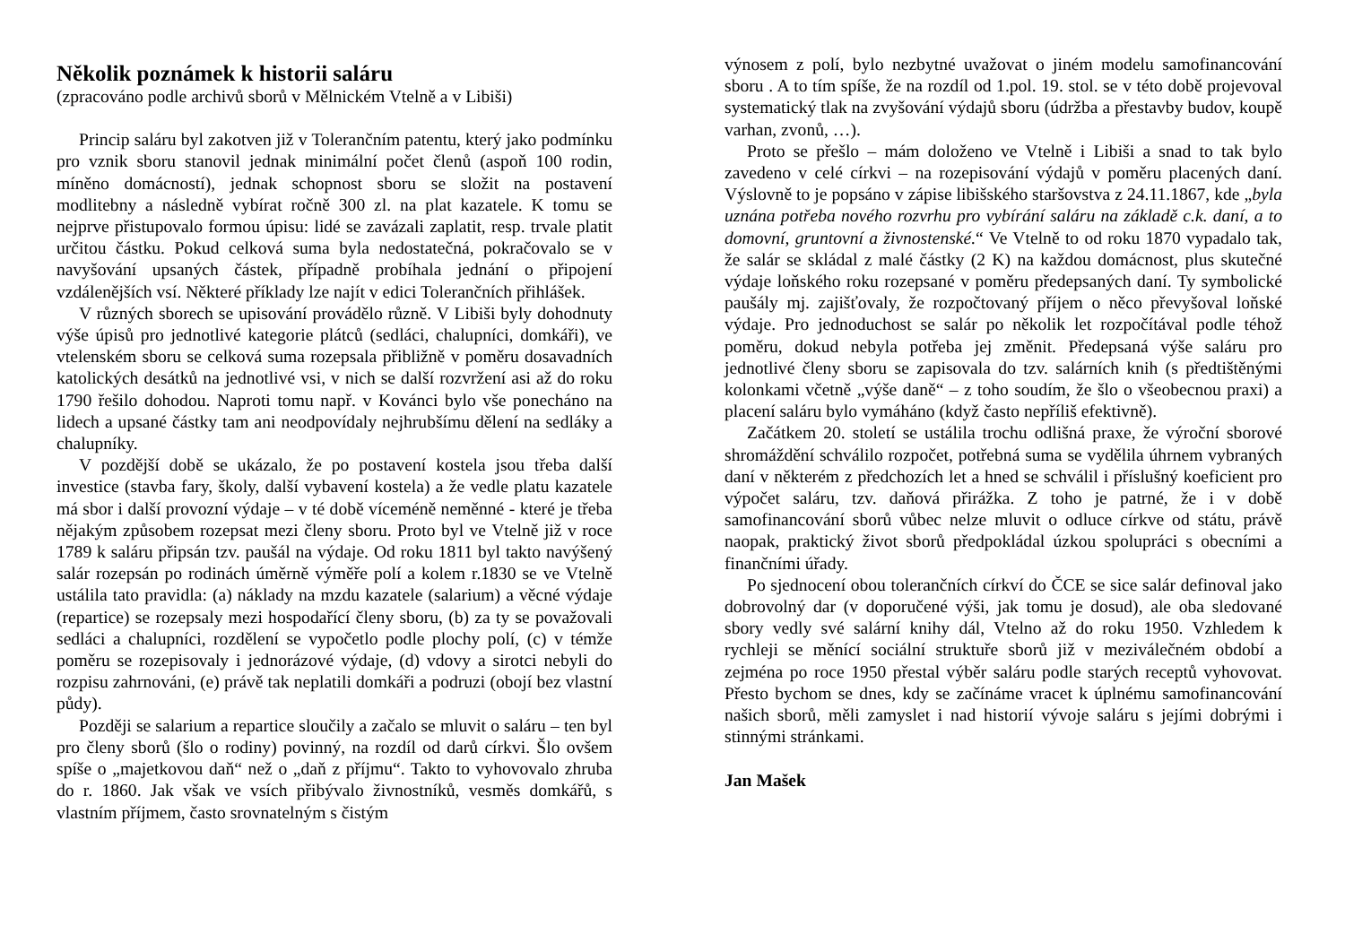Několik poznámek k historii saláru
(zpracováno podle archivů sborů v Mělnickém Vtelně a v Libiši)
Princip saláru byl zakotven již v Tolerančním patentu, který jako podmínku pro vznik sboru stanovil jednak minimální počet členů (aspoň 100 rodin, míněno domácností), jednak schopnost sboru se složit na postavení modlitebny a následně vybírat ročně 300 zl. na plat kazatele. K tomu se nejprve přistupovalo formou úpisu: lidé se zavázali zaplatit, resp. trvale platit určitou částku. Pokud celková suma byla nedostatečná, pokračovalo se v navyšování upsaných částek, případně probíhala jednání o připojení vzdálenějších vsí. Některé příklady lze najít v edici Tolerančních přihlášek.
V různých sborech se upisování provádělo různě. V Libiši byly dohodnuty výše úpisů pro jednotlivé kategorie plátců (sedláci, chalupníci, domkáři), ve vtelenském sboru se celková suma rozepsala přibližně v poměru dosavadních katolických desátků na jednotlivé vsi, v nich se další rozvržení asi až do roku 1790 řešilo dohodou. Naproti tomu např. v Kovánci bylo vše ponecháno na lidech a upsané částky tam ani neodpovídaly nejhrubšímu dělení na sedláky a chalupníky.
V pozdější době se ukázalo, že po postavení kostela jsou třeba další investice (stavba fary, školy, další vybavení kostela) a že vedle platu kazatele má sbor i další provozní výdaje – v té době víceméně neměnné - které je třeba nějakým způsobem rozepsat mezi členy sboru. Proto byl ve Vtelně již v roce 1789 k saláru připsán tzv. paušál na výdaje. Od roku 1811 byl takto navýšený salár rozepsán po rodinách úměrně výměře polí a kolem r.1830 se ve Vtelně ustálila tato pravidla: (a) náklady na mzdu kazatele (salarium) a věcné výdaje (repartice) se rozepsaly mezi hospodařící členy sboru, (b) za ty se považovali sedláci a chalupníci, rozdělení se vypočetlo podle plochy polí, (c) v témže poměru se rozepisovaly i jednorázové výdaje, (d) vdovy a sirotci nebyli do rozpisu zahrnováni, (e) právě tak neplatili domkáři a podruzi (obojí bez vlastní půdy).
Později se salarium a repartice sloučily a začalo se mluvit o saláru – ten byl pro členy sborů (šlo o rodiny) povinný, na rozdíl od darů církvi. Šlo ovšem spíše o „majetkovou daň“ než o „daň z příjmu“. Takto to vyhovovalo zhruba do r. 1860. Jak však ve vsích přibývalo živnostníků, vesměs domkářů, s vlastním příjmem, často srovnatelným s čistým
výnosem z polí, bylo nezbytné uvažovat o jiném modelu samofinancování sboru . A to tím spíše, že na rozdíl od 1.pol. 19. stol. se v této době projevoval systematický tlak na zvyšování výdajů sboru (údržba a přestavby budov, koupě varhan, zvonů, …).
Proto se přešlo – mám doloženo ve Vtelně i Libiši a snad to tak bylo zavedeno v celé církvi – na rozepisování výdajů v poměru placených daní. Výslovně to je popsáno v zápise libišského staršovstva z 24.11.1867, kde „byla uznána potřeba nového rozvrhu pro vybírání saláru na základě c.k. daní, a to domovní, gruntovní a živnostenské.“ Ve Vtelně to od roku 1870 vypadalo tak, že salár se skládal z malé částky (2 K) na každou domácnost, plus skutečné výdaje loňského roku rozepsané v poměru předepsaných daní. Ty symbolické paušály mj. zajišťovaly, že rozpočtovaný příjem o něco převyšoval loňské výdaje. Pro jednoduchost se salár po několik let rozpočítával podle téhož poměru, dokud nebyla potřeba jej změnit. Předepsaná výše saláru pro jednotlivé členy sboru se zapisovala do tzv. salárních knih (s předtištěnými kolonkami včetně „výše daně“ – z toho soudím, že šlo o všeobecnou praxi) a placení saláru bylo vymáháno (když často nepříliš efektivně).
Začátkem 20. století se ustálila trochu odlišná praxe, že výroční sborové shromáždění schválilo rozpočet, potřebná suma se vydělila úhrnem vybraných daní v některém z předchozích let a hned se schválil i příslušný koeficient pro výpočet saláru, tzv. daňová přirážka. Z toho je patrné, že i v době samofinancování sborů vůbec nelze mluvit o odluce církve od státu, právě naopak, praktický život sborů předpokládal úzkou spolupráci s obecními a finančními úřady.
Po sjednocení obou tolerančních církví do ČCE se sice salár definoval jako dobrovolný dar (v doporučené výši, jak tomu je dosud), ale oba sledované sbory vedly své salární knihy dál, Vtelno až do roku 1950. Vzhledem k rychleji se měnící sociální struktuře sborů již v meziválečném období a zejména po roce 1950 přestal výběr saláru podle starých receptů vyhovovat. Přesto bychom se dnes, kdy se začínáme vracet k úplnému samofinancování našich sborů, měli zamyslet i nad historií vývoje saláru s jejími dobrými i stinnými stránkami.
Jan Mašek